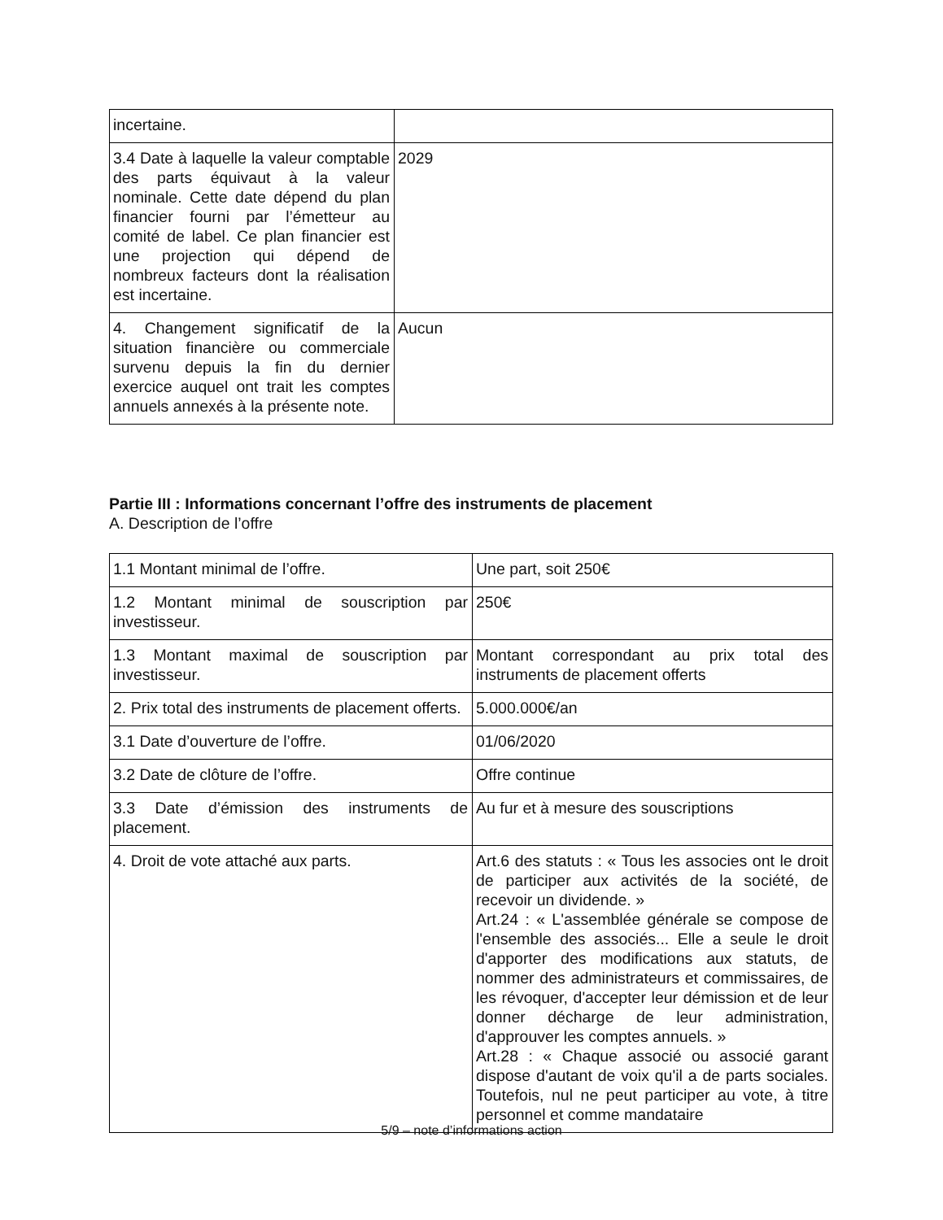| incertaine. | |
| 3.4 Date à laquelle la valeur comptable des parts équivaut à la valeur nominale. Cette date dépend du plan financier fourni par l’émetteur au comité de label. Ce plan financier est une projection qui dépend de nombreux facteurs dont la réalisation est incertaine. | 2029 |
| 4. Changement significatif de la situation financière ou commerciale survenu depuis la fin du dernier exercice auquel ont trait les comptes annuels annexés à la présente note. | Aucun |
Partie III : Informations concernant l’offre des instruments de placement
A. Description de l’offre
| 1.1 Montant minimal de l’offre. | Une part, soit 250€ |
| 1.2 Montant minimal de souscription par investisseur. | 250€ |
| 1.3 Montant maximal de souscription par investisseur. | Montant correspondant au prix total des instruments de placement offerts |
| 2. Prix total des instruments de placement offerts. | 5.000.000€/an |
| 3.1 Date d’ouverture de l’offre. | 01/06/2020 |
| 3.2 Date de clôture de l’offre. | Offre continue |
| 3.3 Date d’émission des instruments de placement. | Au fur et à mesure des souscriptions |
| 4. Droit de vote attaché aux parts. | Art.6 des statuts : « Tous les associes ont le droit de participer aux activités de la société, de recevoir un dividende. » Art.24 : « L'assemblée générale se compose de l'ensemble des associés... Elle a seule le droit d'apporter des modifications aux statuts, de nommer des administrateurs et commissaires, de les révoquer, d'accepter leur démission et de leur donner décharge de leur administration, d'approuver les comptes annuels. » Art.28 : « Chaque associé ou associé garant dispose d'autant de voix qu'il a de parts sociales. Toutefois, nul ne peut participer au vote, à titre personnel et comme mandataire |
5/9 – note d’informations action